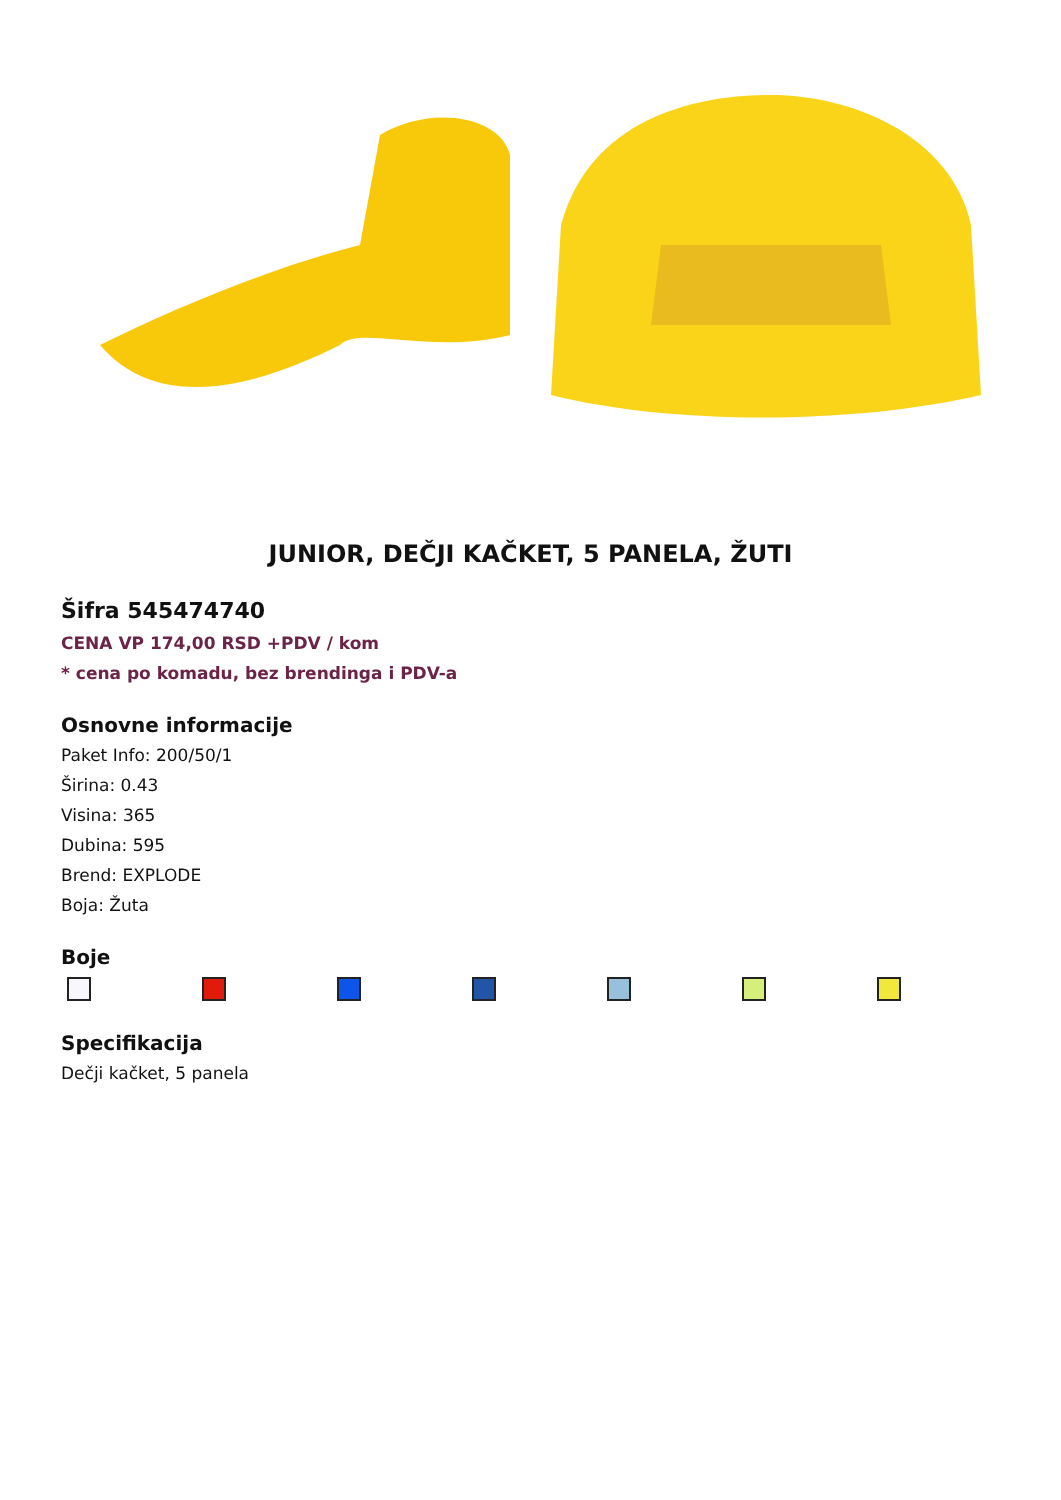JUNIOR, DEČJI KAČKET, 5 PANELA, ŽUTI
Šifra 545474740
CENA VP 174,00 RSD +PDV / kom
* cena po komadu, bez brendinga i PDV-a
Osnovne informacije
Paket Info: 200/50/1
Širina: 0.43
Visina: 365
Dubina: 595
Brend: EXPLODE
Boja: Žuta
Boje
Specifikacija
Dečji kačket, 5 panela